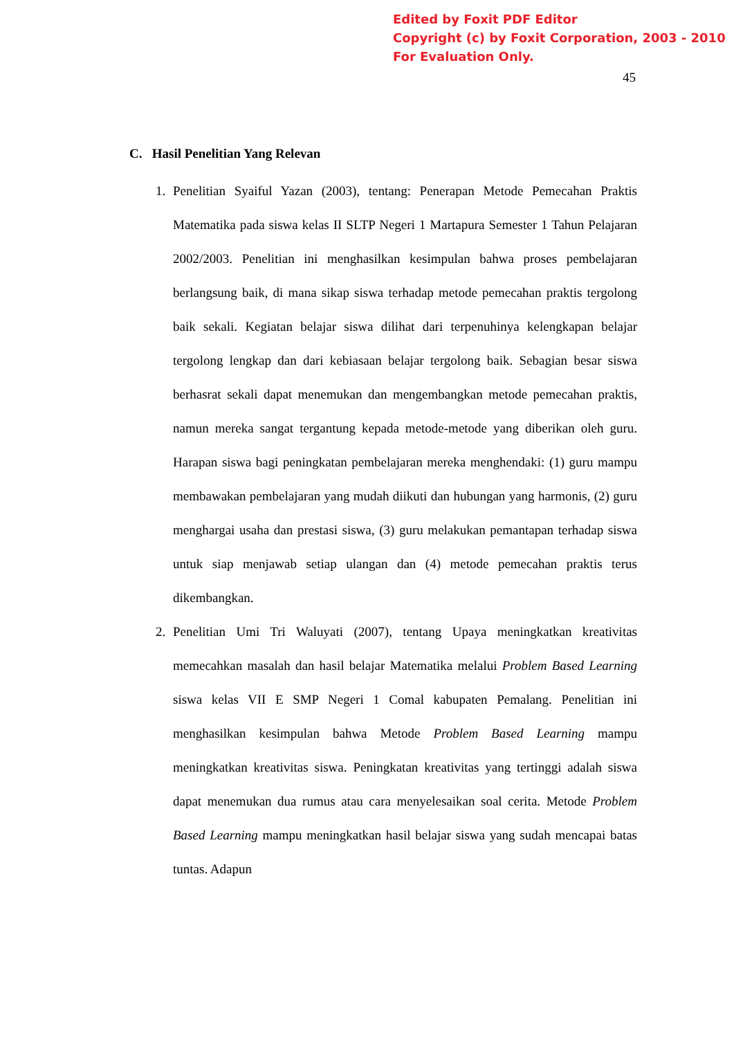Edited by Foxit PDF Editor
Copyright (c) by Foxit Corporation, 2003 - 2010
For Evaluation Only.
45
C. Hasil Penelitian Yang Relevan
1. Penelitian Syaiful Yazan (2003), tentang: Penerapan Metode Pemecahan Praktis Matematika pada siswa kelas II SLTP Negeri 1 Martapura Semester 1 Tahun Pelajaran 2002/2003. Penelitian ini menghasilkan kesimpulan bahwa proses pembelajaran berlangsung baik, di mana sikap siswa terhadap metode pemecahan praktis tergolong baik sekali. Kegiatan belajar siswa dilihat dari terpenuhinya kelengkapan belajar tergolong lengkap dan dari kebiasaan belajar tergolong baik. Sebagian besar siswa berhasrat sekali dapat menemukan dan mengembangkan metode pemecahan praktis, namun mereka sangat tergantung kepada metode-metode yang diberikan oleh guru. Harapan siswa bagi peningkatan pembelajaran mereka menghendaki: (1) guru mampu membawakan pembelajaran yang mudah diikuti dan hubungan yang harmonis, (2) guru menghargai usaha dan prestasi siswa, (3) guru melakukan pemantapan terhadap siswa untuk siap menjawab setiap ulangan dan (4) metode pemecahan praktis terus dikembangkan.
2. Penelitian Umi Tri Waluyati (2007), tentang Upaya meningkatkan kreativitas memecahkan masalah dan hasil belajar Matematika melalui Problem Based Learning siswa kelas VII E SMP Negeri 1 Comal kabupaten Pemalang. Penelitian ini menghasilkan kesimpulan bahwa Metode Problem Based Learning mampu meningkatkan kreativitas siswa. Peningkatan kreativitas yang tertinggi adalah siswa dapat menemukan dua rumus atau cara menyelesaikan soal cerita. Metode Problem Based Learning mampu meningkatkan hasil belajar siswa yang sudah mencapai batas tuntas. Adapun